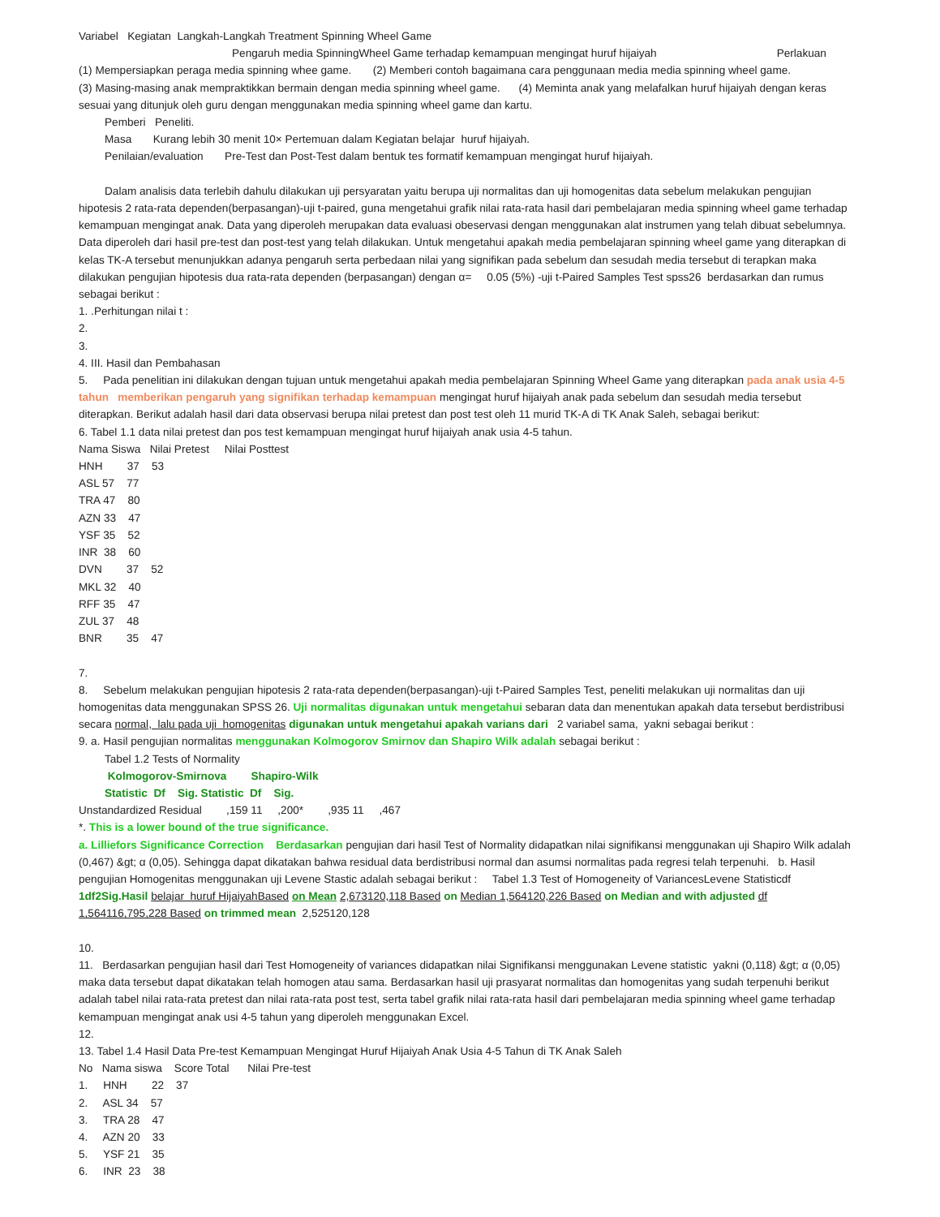Variabel Kegiatan Langkah-Langkah Treatment Spinning Wheel Game
Pengaruh media SpinningWheel Game terhadap kemampuan mengingat huruf hijaiyah Perlakuan
(1) Mempersiapkan peraga media spinning whee game. (2) Memberi contoh bagaimana cara penggunaan media media spinning wheel game.
(3) Masing-masing anak mempraktikkan bermain dengan media spinning wheel game. (4) Meminta anak yang melafalkan huruf hijaiyah dengan keras sesuai yang ditunjuk oleh guru dengan menggunakan media spinning wheel game dan kartu.
Pemberi Peneliti.
Masa Kurang lebih 30 menit 10× Pertemuan dalam Kegiatan belajar huruf hijaiyah.
Penilaian/evaluation Pre-Test dan Post-Test dalam bentuk tes formatif kemampuan mengingat huruf hijaiyah.
Dalam analisis data terlebih dahulu dilakukan uji persyaratan yaitu berupa uji normalitas dan uji homogenitas data sebelum melakukan pengujian hipotesis 2 rata-rata dependen(berpasangan)-uji t-paired, guna mengetahui grafik nilai rata-rata hasil dari pembelajaran media spinning wheel game terhadap kemampuan mengingat anak. Data yang diperoleh merupakan data evaluasi obeservasi dengan menggunakan alat instrumen yang telah dibuat sebelumnya. Data diperoleh dari hasil pre-test dan post-test yang telah dilakukan. Untuk mengetahui apakah media pembelajaran spinning wheel game yang diterapkan di kelas TK-A tersebut menunjukkan adanya pengaruh serta perbedaan nilai yang signifikan pada sebelum dan sesudah media tersebut di terapkan maka dilakukan pengujian hipotesis dua rata-rata dependen (berpasangan) dengan α= 0.05 (5%) -uji t-Paired Samples Test spss26 berdasarkan dan rumus sebagai berikut :
1. .Perhitungan nilai t :
2.
3.
4. III. Hasil dan Pembahasan
5. Pada penelitian ini dilakukan dengan tujuan untuk mengetahui apakah media pembelajaran Spinning Wheel Game yang diterapkan pada anak usia 4-5 tahun memberikan pengaruh yang signifikan terhadap kemampuan mengingat huruf hijaiyah anak pada sebelum dan sesudah media tersebut diterapkan. Berikut adalah hasil dari data observasi berupa nilai pretest dan post test oleh 11 murid TK-A di TK Anak Saleh, sebagai berikut:
6. Tabel 1.1 data nilai pretest dan pos test kemampuan mengingat huruf hijaiyah anak usia 4-5 tahun.
Nama Siswa Nilai Pretest Nilai Posttest
HNH 37 53
ASL 57 77
TRA 47 80
AZN 33 47
YSF 35 52
INR 38 60
DVN 37 52
MKL 32 40
RFF 35 47
ZUL 37 48
BNR 35 47
7.
8. Sebelum melakukan pengujian hipotesis 2 rata-rata dependen(berpasangan)-uji t-Paired Samples Test, peneliti melakukan uji normalitas dan uji homogenitas data menggunakan SPSS 26. Uji normalitas digunakan untuk mengetahui sebaran data dan menentukan apakah data tersebut berdistribusi secara normal, lalu pada uji homogenitas digunakan untuk mengetahui apakah varians dari 2 variabel sama, yakni sebagai berikut :
9. a. Hasil pengujian normalitas menggunakan Kolmogorov Smirnov dan Shapiro Wilk adalah sebagai berikut :
Tabel 1.2 Tests of Normality
Kolmogorov-Smirnova Shapiro-Wilk
Statistic Df Sig. Statistic Df Sig.
Unstandardized Residual ,159 11 ,200* ,935 11 ,467
*. This is a lower bound of the true significance.
a. Lilliefors Significance Correction Berdasarkan pengujian dari hasil Test of Normality didapatkan nilai signifikansi menggunakan uji Shapiro Wilk adalah (0,467) &gt; α (0,05). Sehingga dapat dikatakan bahwa residual data berdistribusi normal dan asumsi normalitas pada regresi telah terpenuhi. b. Hasil pengujian Homogenitas menggunakan uji Levene Stastic adalah sebagai berikut : Tabel 1.3 Test of Homogeneity of VariancesLevene Statisticdf 1df2Sig.Hasil belajar huruf HijaiyahBased on Mean 2,673120,118 Based on Median 1,564120,226 Based on Median and with adjusted df 1,564116,795,228 Based on trimmed mean 2,525120,128
10.
11. Berdasarkan pengujian hasil dari Test Homogeneity of variances didapatkan nilai Signifikansi menggunakan Levene statistic yakni (0,118) &gt; α (0,05) maka data tersebut dapat dikatakan telah homogen atau sama. Berdasarkan hasil uji prasyarat normalitas dan homogenitas yang sudah terpenuhi berikut adalah tabel nilai rata-rata pretest dan nilai rata-rata post test, serta tabel grafik nilai rata-rata hasil dari pembelajaran media spinning wheel game terhadap kemampuan mengingat anak usi 4-5 tahun yang diperoleh menggunakan Excel.
12.
13. Tabel 1.4 Hasil Data Pre-test Kemampuan Mengingat Huruf Hijaiyah Anak Usia 4-5 Tahun di TK Anak Saleh
No Nama siswa Score Total Nilai Pre-test
1. HNH 22 37
2. ASL 34 57
3. TRA 28 47
4. AZN 20 33
5. YSF 21 35
6. INR 23 38